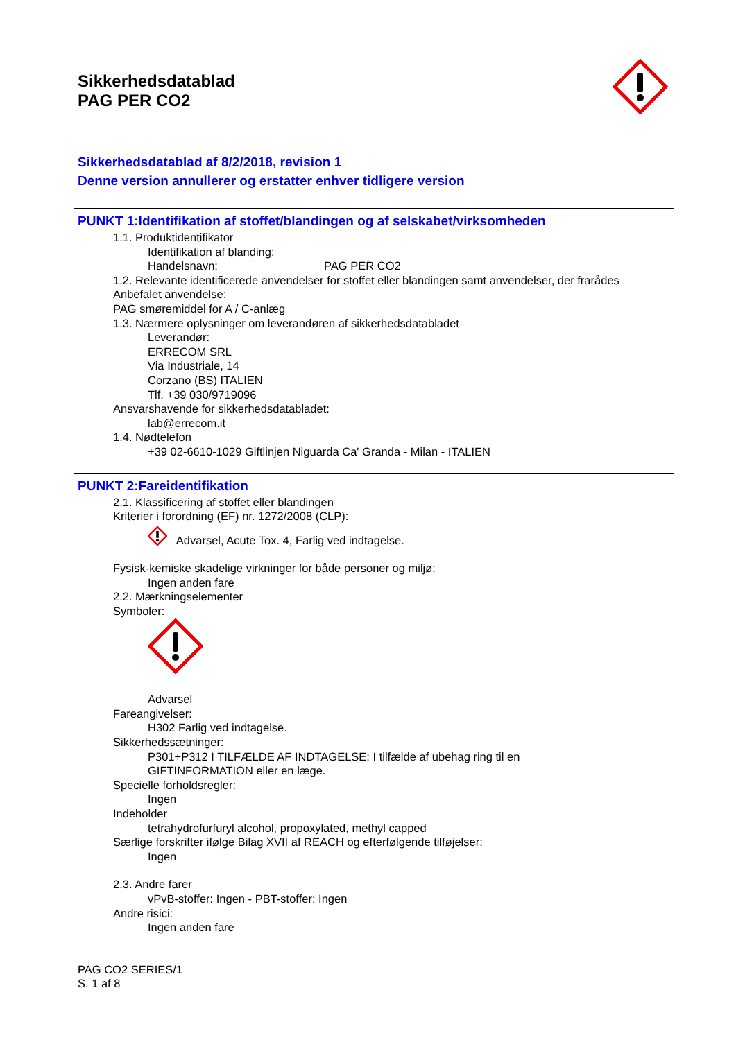Sikkerhedsdatablad
PAG PER CO2
Sikkerhedsdatablad af 8/2/2018, revision 1
Denne version annullerer og erstatter enhver tidligere version
PUNKT 1:Identifikation af stoffet/blandingen og af selskabet/virksomheden
1.1. Produktidentifikator
Identifikation af blanding:
Handelsnavn: PAG PER CO2
1.2. Relevante identificerede anvendelser for stoffet eller blandingen samt anvendelser, der frarådes
Anbefalet anvendelse:
PAG smøremiddel for A / C-anlæg
1.3. Nærmere oplysninger om leverandøren af sikkerhedsdatabladet
Leverandør:
ERRECOM SRL
Via Industriale, 14
Corzano (BS) ITALIEN
Tlf. +39 030/9719096
Ansvarshavende for sikkerhedsdatabladet:
lab@errecom.it
1.4. Nødtelefon
+39 02-6610-1029 Giftlinjen Niguarda Ca' Granda - Milan - ITALIEN
PUNKT 2:Fareidentifikation
2.1. Klassificering af stoffet eller blandingen
Kriterier i forordning (EF) nr. 1272/2008 (CLP):
Advarsel, Acute Tox. 4, Farlig ved indtagelse.
Fysisk-kemiske skadelige virkninger for både personer og miljø:
Ingen anden fare
2.2. Mærkningselementer
Symboler:
Advarsel
Fareangivelser:
H302 Farlig ved indtagelse.
Sikkerhedssætninger:
P301+P312 I TILFÆLDE AF INDTAGELSE: I tilfælde af ubehag ring til en
GIFTINFORMATION eller en læge.
Specielle forholdsregler:
Ingen
Indeholder
tetrahydrofurfuryl alcohol, propoxylated, methyl capped
Særlige forskrifter ifølge Bilag XVII af REACH og efterfølgende tilføjelser:
Ingen
2.3. Andre farer
vPvB-stoffer: Ingen - PBT-stoffer: Ingen
Andre risici:
Ingen anden fare
PAG CO2 SERIES/1
S. 1 af 8